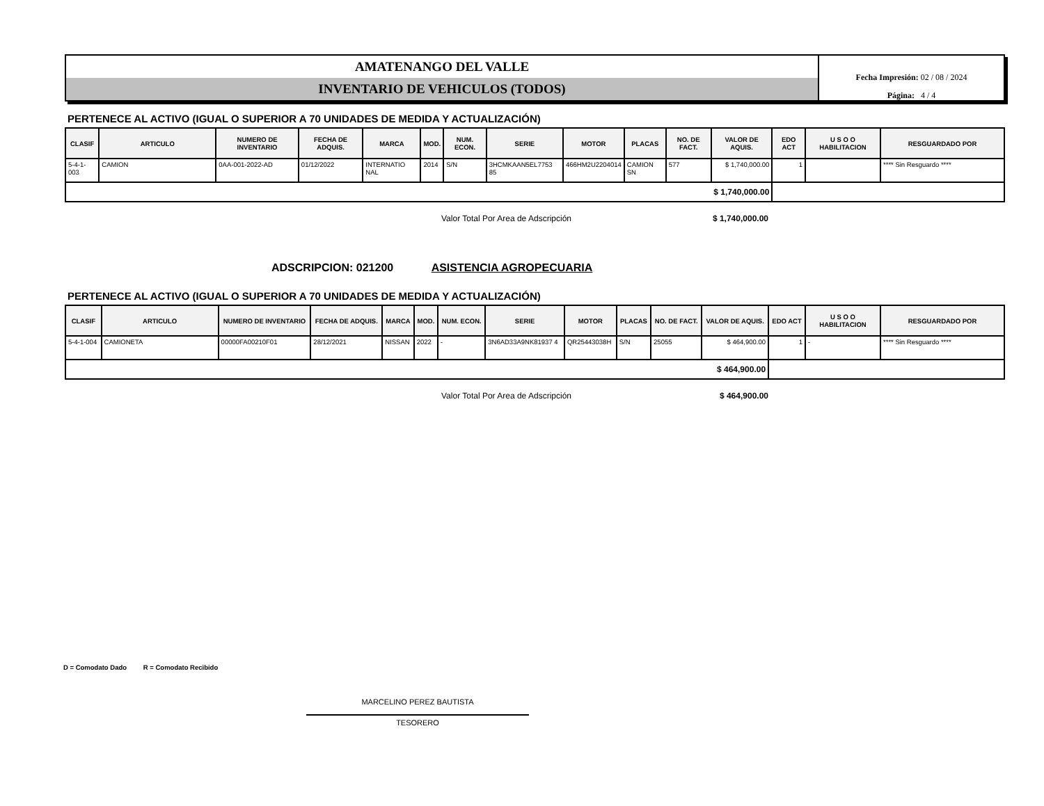AMATENANGO DEL VALLE
INVENTARIO DE VEHICULOS (TODOS)
Fecha Impresión: 02 / 08 / 2024
Página: 4 / 4
PERTENECE AL ACTIVO (IGUAL O SUPERIOR A 70 UNIDADES DE MEDIDA Y ACTUALIZACIÓN)
| CLASIF | ARTICULO | NUMERO DE INVENTARIO | FECHA DE ADQUIS. | MARCA | MOD. | NUM. ECON. | SERIE | MOTOR | PLACAS | NO. DE FACT. | VALOR DE AQUIS. | EDO ACT | U S O O HABILITACION | RESGUARDADO POR |
| --- | --- | --- | --- | --- | --- | --- | --- | --- | --- | --- | --- | --- | --- | --- |
| 5-4-1-003 | CAMION | 0AA-001-2022-AD | 01/12/2022 | INTERNATIO NAL | 2014 | S/N | 3HCMKAAN5EL7753 85 | 466HM2U2204014 | CAMION SN | 577 | $ 1,740,000.00 | 1 | | **** Sin Resguardo **** |
| $ 1,740,000.00 | | | | | | | | | | | | | | |
Valor Total Por Area de Adscripción $ 1,740,000.00
ADSCRIPCION: 021200 ASISTENCIA AGROPECUARIA
PERTENECE AL ACTIVO (IGUAL O SUPERIOR A 70 UNIDADES DE MEDIDA Y ACTUALIZACIÓN)
| CLASIF | ARTICULO | NUMERO DE INVENTARIO | FECHA DE ADQUIS. | MARCA | MOD. | NUM. ECON. | SERIE | MOTOR | PLACAS | NO. DE FACT. | VALOR DE AQUIS. | EDO ACT | U S O O HABILITACION | RESGUARDADO POR |
| --- | --- | --- | --- | --- | --- | --- | --- | --- | --- | --- | --- | --- | --- | --- |
| 5-4-1-004 | CAMIONETA | 00000FA00210F01 | 28/12/2021 | NISSAN | 2022 | - | 3N6AD33A9NK81937 4 | QR25443038H | S/N | 25055 | $ 464,900.00 | 1 | - | **** Sin Resguardo **** |
| $ 464,900.00 | | | | | | | | | | | | | | |
Valor Total Por Area de Adscripción $ 464,900.00
D = Comodato Dado R = Comodato Recibido
MARCELINO PEREZ BAUTISTA
TESORERO